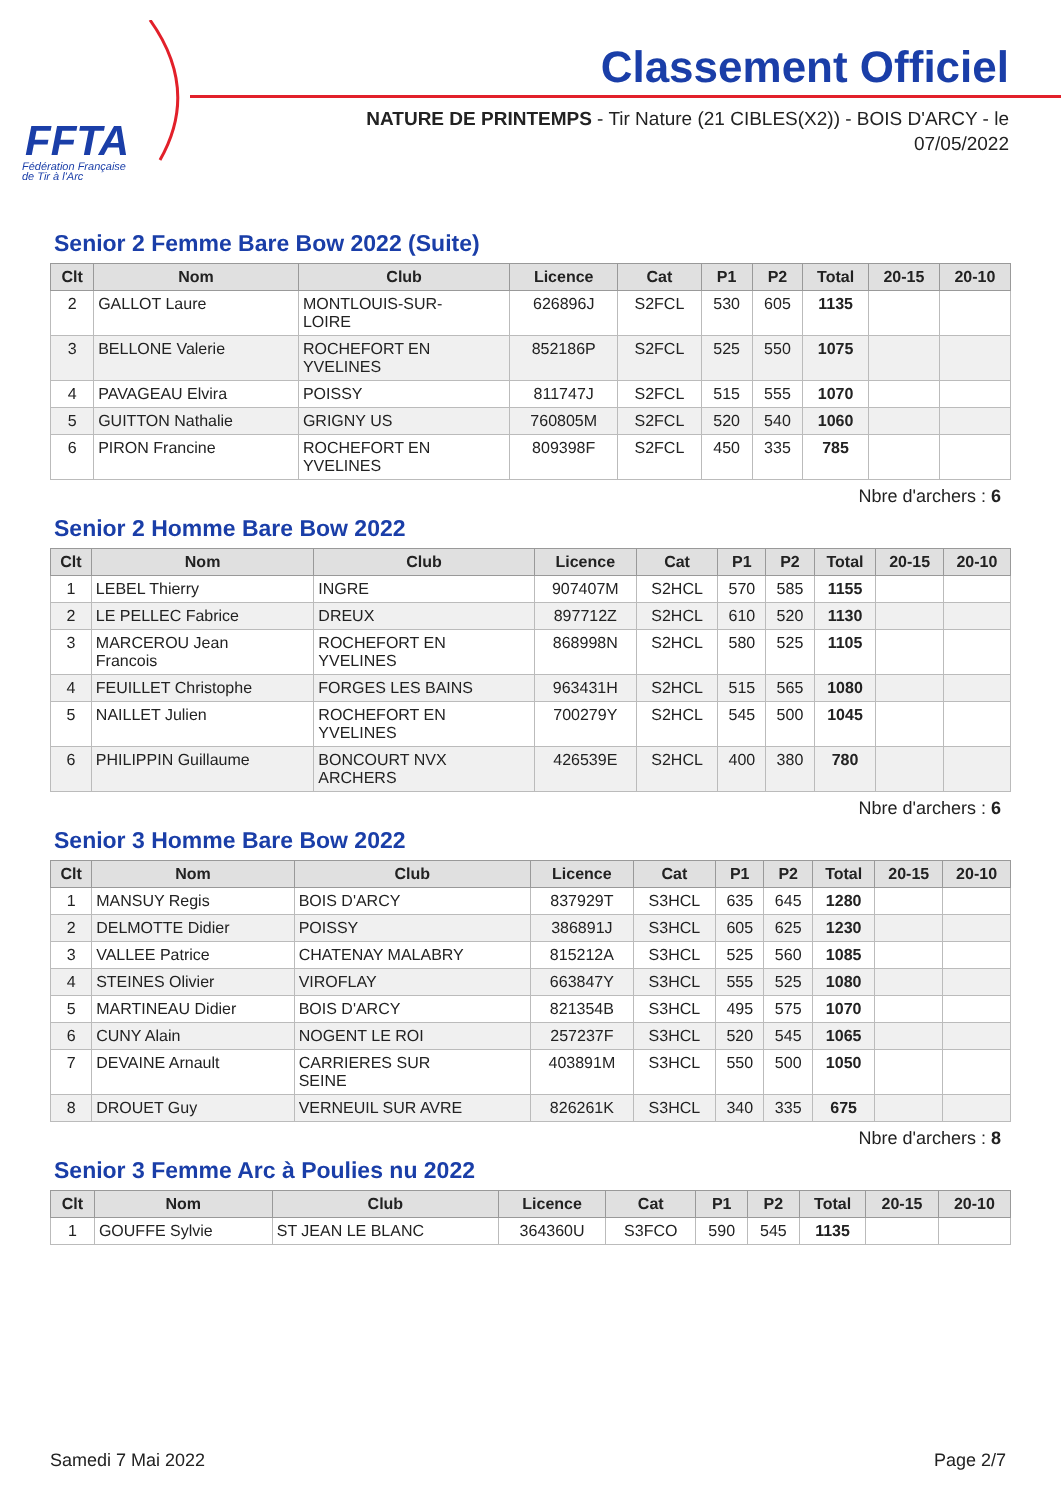FFTA
Fédération Française
de Tir à l'Arc
Classement Officiel
NATURE DE PRINTEMPS - Tir Nature (21 CIBLES(X2)) - BOIS D'ARCY - le 07/05/2022
Senior 2 Femme Bare Bow 2022 (Suite)
| Clt | Nom | Club | Licence | Cat | P1 | P2 | Total | 20-15 | 20-10 |
| --- | --- | --- | --- | --- | --- | --- | --- | --- | --- |
| 2 | GALLOT Laure | MONTLOUIS-SUR- LOIRE | 626896J | S2FCL | 530 | 605 | 1135 | | |
| 3 | BELLONE Valerie | ROCHEFORT EN YVELINES | 852186P | S2FCL | 525 | 550 | 1075 | | |
| 4 | PAVAGEAU Elvira | POISSY | 811747J | S2FCL | 515 | 555 | 1070 | | |
| 5 | GUITTON Nathalie | GRIGNY US | 760805M | S2FCL | 520 | 540 | 1060 | | |
| 6 | PIRON Francine | ROCHEFORT EN YVELINES | 809398F | S2FCL | 450 | 335 | 785 | | |
Nbre d'archers : 6
Senior 2 Homme Bare Bow 2022
| Clt | Nom | Club | Licence | Cat | P1 | P2 | Total | 20-15 | 20-10 |
| --- | --- | --- | --- | --- | --- | --- | --- | --- | --- |
| 1 | LEBEL Thierry | INGRE | 907407M | S2HCL | 570 | 585 | 1155 | | |
| 2 | LE PELLEC Fabrice | DREUX | 897712Z | S2HCL | 610 | 520 | 1130 | | |
| 3 | MARCEROU Jean Francois | ROCHEFORT EN YVELINES | 868998N | S2HCL | 580 | 525 | 1105 | | |
| 4 | FEUILLET Christophe | FORGES LES BAINS | 963431H | S2HCL | 515 | 565 | 1080 | | |
| 5 | NAILLET Julien | ROCHEFORT EN YVELINES | 700279Y | S2HCL | 545 | 500 | 1045 | | |
| 6 | PHILIPPIN Guillaume | BONCOURT NVX ARCHERS | 426539E | S2HCL | 400 | 380 | 780 | | |
Nbre d'archers : 6
Senior 3 Homme Bare Bow 2022
| Clt | Nom | Club | Licence | Cat | P1 | P2 | Total | 20-15 | 20-10 |
| --- | --- | --- | --- | --- | --- | --- | --- | --- | --- |
| 1 | MANSUY Regis | BOIS D'ARCY | 837929T | S3HCL | 635 | 645 | 1280 | | |
| 2 | DELMOTTE Didier | POISSY | 386891J | S3HCL | 605 | 625 | 1230 | | |
| 3 | VALLEE Patrice | CHATENAY MALABRY | 815212A | S3HCL | 525 | 560 | 1085 | | |
| 4 | STEINES Olivier | VIROFLAY | 663847Y | S3HCL | 555 | 525 | 1080 | | |
| 5 | MARTINEAU Didier | BOIS D'ARCY | 821354B | S3HCL | 495 | 575 | 1070 | | |
| 6 | CUNY Alain | NOGENT LE ROI | 257237F | S3HCL | 520 | 545 | 1065 | | |
| 7 | DEVAINE Arnault | CARRIERES SUR SEINE | 403891M | S3HCL | 550 | 500 | 1050 | | |
| 8 | DROUET Guy | VERNEUIL SUR AVRE | 826261K | S3HCL | 340 | 335 | 675 | | |
Nbre d'archers : 8
Senior 3 Femme Arc à Poulies nu 2022
| Clt | Nom | Club | Licence | Cat | P1 | P2 | Total | 20-15 | 20-10 |
| --- | --- | --- | --- | --- | --- | --- | --- | --- | --- |
| 1 | GOUFFE Sylvie | ST JEAN LE BLANC | 364360U | S3FCO | 590 | 545 | 1135 | | |
Samedi 7 Mai 2022 Page 2/7